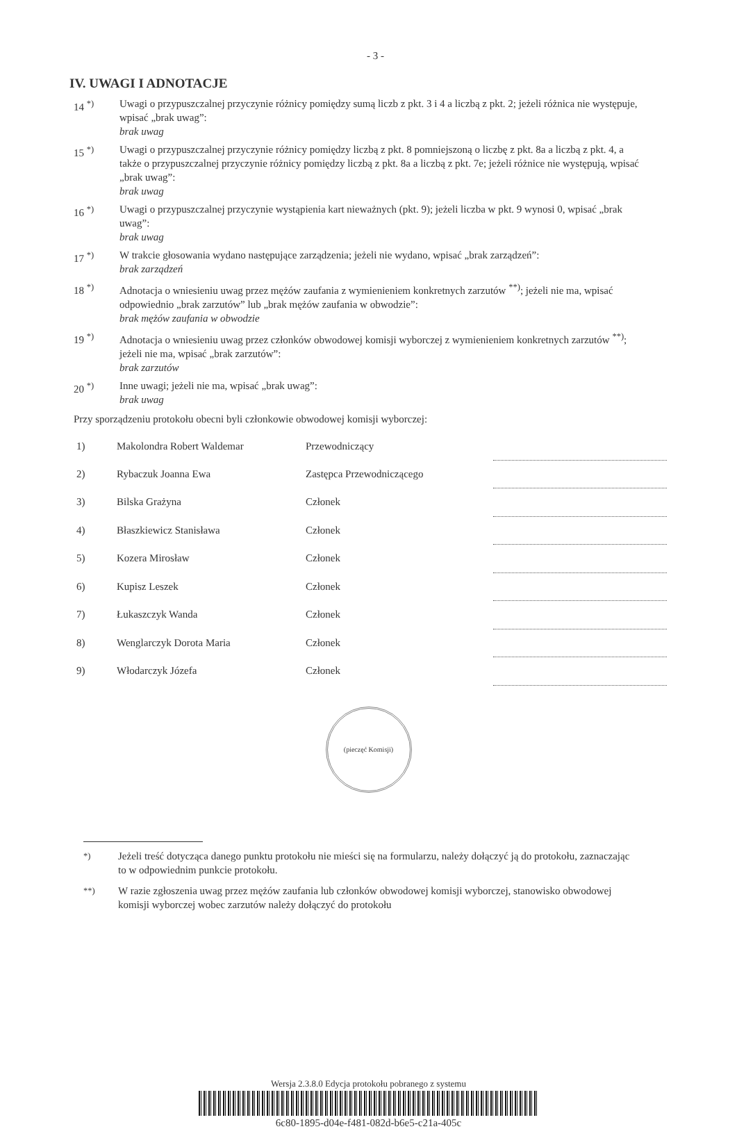- 3 -
IV. UWAGI I ADNOTACJE
14 <sup>*)</sup> Uwagi o przypuszczalnej przyczynie różnicy pomiędzy sumą liczb z pkt. 3 i 4 a liczbą z pkt. 2; jeżeli różnica nie występuje, wpisać „brak uwag”:
brak uwag
15 <sup>*)</sup> Uwagi o przypuszczalnej przyczynie różnicy pomiędzy liczbą z pkt. 8 pomniejszoną o liczbę z pkt. 8a a liczbą z pkt. 4, a także o przypuszczalnej przyczynie różnicy pomiędzy liczbą z pkt. 8a a liczbą z pkt. 7e; jeżeli różnice nie występują, wpisać „brak uwag”:
brak uwag
16 <sup>*)</sup> Uwagi o przypuszczalnej przyczynie wystąpienia kart nieważnych (pkt. 9); jeżeli liczba w pkt. 9 wynosi 0, wpisać „brak uwag”:
brak uwag
17 <sup>*)</sup> W trakcie głosowania wydano następujące zarządzenia; jeżeli nie wydano, wpisać „brak zarządzeń”:
brak zarządzeń
18 <sup>*)</sup> Adnotacja o wniesieniu uwag przez mężów zaufania z wymienieniem konkretnych zarzutów <sup>**)</sup>; jeżeli nie ma, wpisać odpowiednio „brak zarzutów” lub „brak mężów zaufania w obwodzie”:
brak mężów zaufania w obwodzie
19 <sup>*)</sup> Adnotacja o wniesieniu uwag przez członków obwodowej komisji wyborczej z wymienieniem konkretnych zarzutów <sup>**)</sup>; jeżeli nie ma, wpisać „brak zarzutów”:
brak zarzutów
20 <sup>*)</sup> Inne uwagi; jeżeli nie ma, wpisać „brak uwag”:
brak uwag
Przy sporządzeniu protokołu obecni byli członkowie obwodowej komisji wyborczej:
| 1) | Makolondra Robert Waldemar | Przewodniczący | |
| 2) | Rybaczuk Joanna Ewa | Zastępca Przewodniczącego | |
| 3) | Bilska Grażyna | Członek | |
| 4) | Błaszkiewicz Stanisława | Członek | |
| 5) | Kozera Mirosław | Członek | |
| 6) | Kupisz Leszek | Członek | |
| 7) | Łukaszczyk Wanda | Członek | |
| 8) | Wenglarczyk Dorota Maria | Członek | |
| 9) | Włodarczyk Józefa | Członek | |
(pieczęć Komisji)
<sup>*)</sup> Jeżeli treść dotycząca danego punktu protokołu nie mieści się na formularzu, należy dołączyć ją do protokołu, zaznaczając to w odpowiednim punkcie protokołu.
<sup>**)</sup> W razie zgłoszenia uwag przez mężów zaufania lub członków obwodowej komisji wyborczej, stanowisko obwodowej komisji wyborczej wobec zarzutów należy dołączyć do protokołu
Wersja 2.3.8.0 Edycja protokołu pobranego z systemu
6c80-1895-d04e-f481-082d-b6e5-c21a-405c